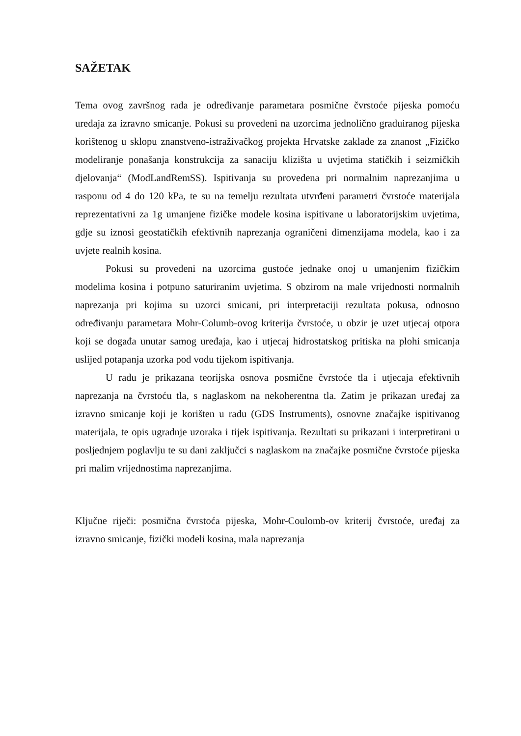SAŽETAK
Tema ovog završnog rada je određivanje parametara posmične čvrstoće pijeska pomoću uređaja za izravno smicanje. Pokusi su provedeni na uzorcima jednolično graduiranog pijeska korištenog u sklopu znanstveno-istraživačkog projekta Hrvatske zaklade za znanost „Fizičko modeliranje ponašanja konstrukcija za sanaciju klizišta u uvjetima statičkih i seizmičkih djelovanja“ (ModLandRemSS). Ispitivanja su provedena pri normalnim naprezanjima u rasponu od 4 do 120 kPa, te su na temelju rezultata utvrđeni parametri čvrstoće materijala reprezentativni za 1g umanjene fizičke modele kosina ispitivane u laboratorijskim uvjetima, gdje su iznosi geostatičkih efektivnih naprezanja ograničeni dimenzijama modela, kao i za uvjete realnih kosina.
Pokusi su provedeni na uzorcima gustoće jednake onoj u umanjenim fizičkim modelima kosina i potpuno saturiranim uvjetima. S obzirom na male vrijednosti normalnih naprezanja pri kojima su uzorci smicani, pri interpretaciji rezultata pokusa, odnosno određivanju parametara Mohr-Columb-ovog kriterija čvrstoće, u obzir je uzet utjecaj otpora koji se događa unutar samog uređaja, kao i utjecaj hidrostatskog pritiska na plohi smicanja uslijed potapanja uzorka pod vodu tijekom ispitivanja.
U radu je prikazana teorijska osnova posmične čvrstoće tla i utjecaja efektivnih naprezanja na čvrstoću tla, s naglaskom na nekoherentna tla. Zatim je prikazan uređaj za izravno smicanje koji je korišten u radu (GDS Instruments), osnovne značajke ispitivanog materijala, te opis ugradnje uzoraka i tijek ispitivanja. Rezultati su prikazani i interpretirani u posljednjem poglavlju te su dani zaključci s naglaskom na značajke posmične čvrstoće pijeska pri malim vrijednostima naprezanjima.
Ključne riječi: posmična čvrstoća pijeska, Mohr-Coulomb-ov kriterij čvrstoće, uređaj za izravno smicanje, fizički modeli kosina, mala naprezanja